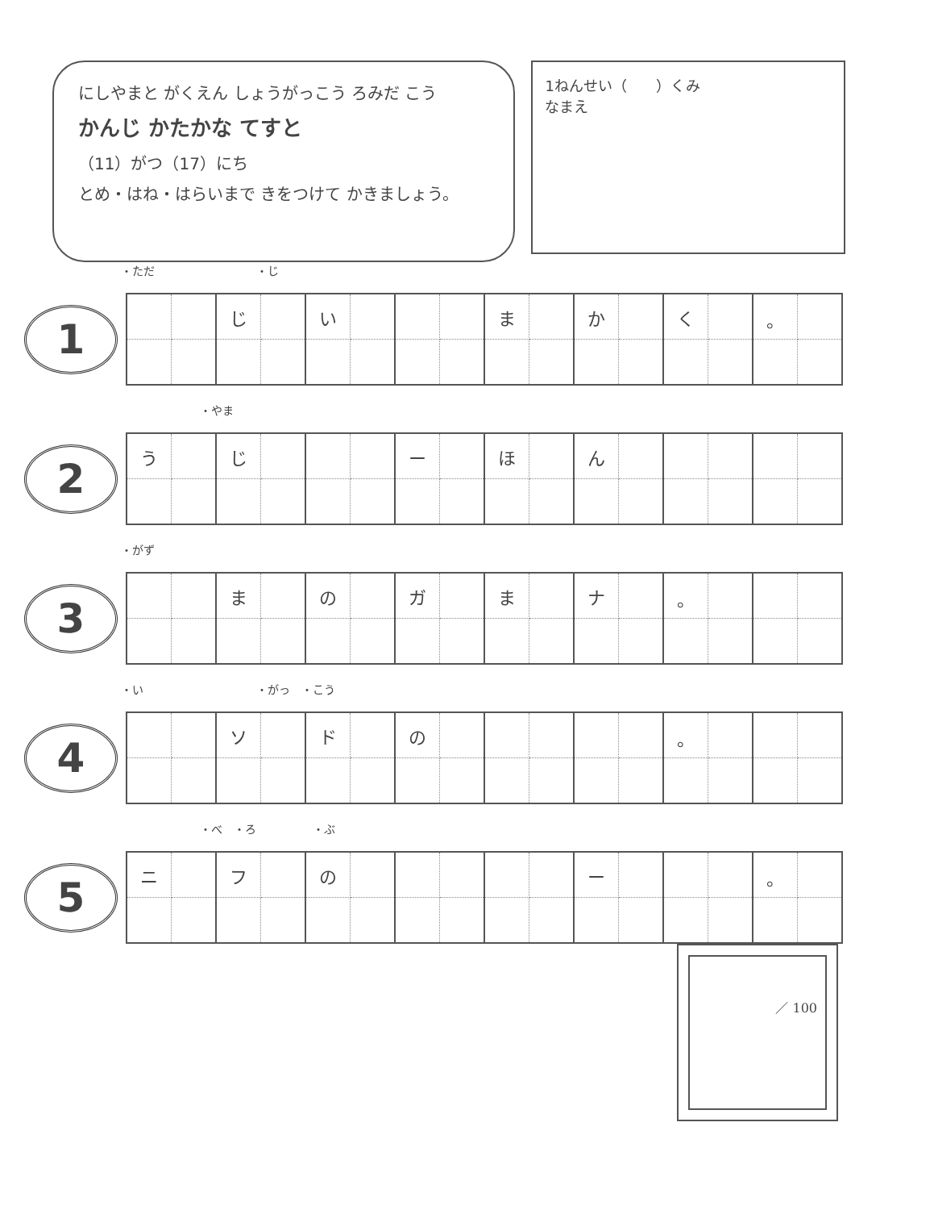にしやまと がくえん しょうがっこう ろみだ こう
かんじ かたかな てすと
（11）がつ（17）にち
とめ・はね・はらいまで きをつけて かきましょう。
1ねんせい（　　）くみ
なまえ
・ただ　　　　　　　　　・じ
1
| | | じ | | い | | | | ま | | か | | く | | 。 | |
　　　　　　　・やま
2
| う | | じ | | | | ー | | ほ | | ん | | | | | |
・がず
3
| | | ま | | の | | ガ | | ま | | ナ | | 。 | | | |
・い　　　　　　　　　　・がっ　・こう
4
| | | ソ | | ド | | の | | | | | | 。 | | | |
　　　　　　　・べ　・ろ　　　　　・ぶ
5
| ニ | | フ | | の | | | | | | ー | | | | 。 | |
／ 100